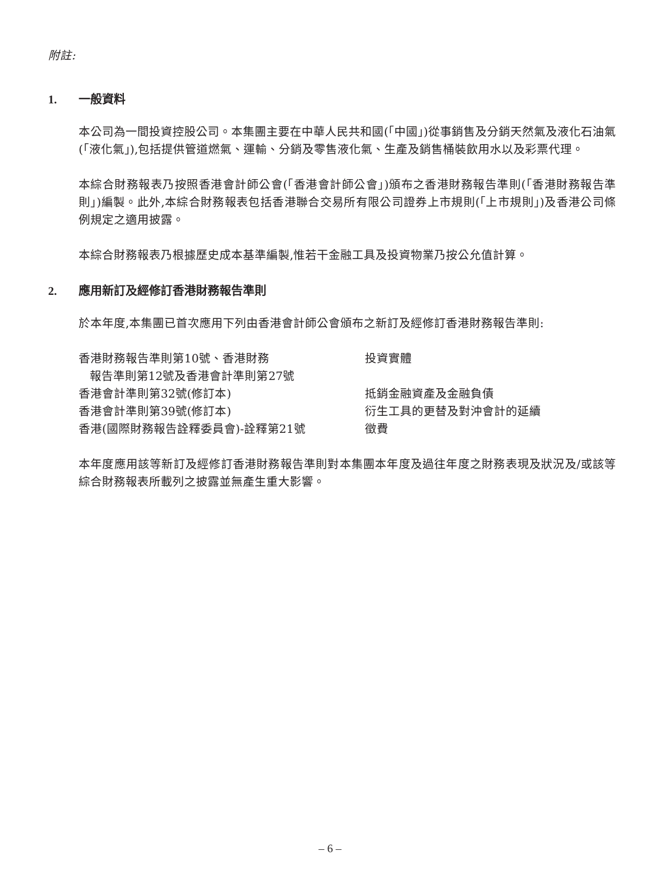附註:
1. 一般資料
本公司為一間投資控股公司。本集團主要在中華人民共和國(「中國」)從事銷售及分銷天然氣及液化石油氣(「液化氣」),包括提供管道燃氣、運輸、分銷及零售液化氣、生產及銷售桶裝飲用水以及彩票代理。
本綜合財務報表乃按照香港會計師公會(「香港會計師公會」)頒布之香港財務報告準則(「香港財務報告準則」)編製。此外,本綜合財務報表包括香港聯合交易所有限公司證券上市規則(「上市規則」)及香港公司條例規定之適用披露。
本綜合財務報表乃根據歷史成本基準編製,惟若干金融工具及投資物業乃按公允值計算。
2. 應用新訂及經修訂香港財務報告準則
於本年度,本集團已首次應用下列由香港會計師公會頒布之新訂及經修訂香港財務報告準則:
| 香港財務報告準則第10號、香港財務 報告準則第12號及香港會計準則第27號 | 投資實體 |
| 香港會計準則第32號(修訂本) | 抵銷金融資產及金融負債 |
| 香港會計準則第39號(修訂本) | 衍生工具的更替及對沖會計的延續 |
| 香港(國際財務報告詮釋委員會)-詮釋第21號 | 徵費 |
本年度應用該等新訂及經修訂香港財務報告準則對本集團本年度及過往年度之財務表現及狀況及/或該等綜合財務報表所載列之披露並無產生重大影響。
– 6 –